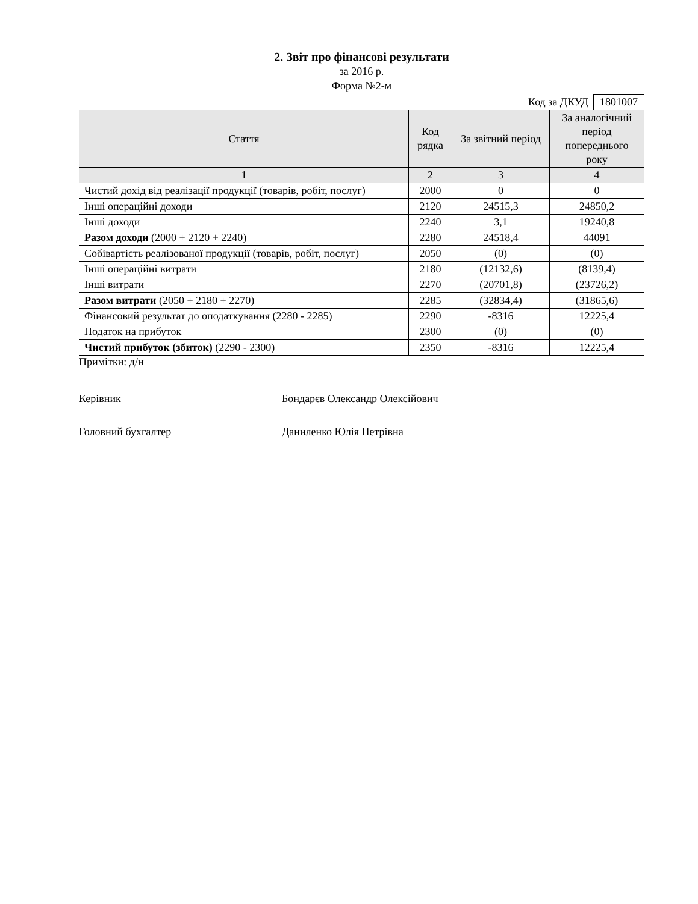2. Звіт про фінансові результати
за 2016 р.
Форма №2-м
Код за ДКУД 1801007
| Стаття | Код рядка | За звітний період | За аналогічний період попереднього року |
| --- | --- | --- | --- |
| 1 | 2 | 3 | 4 |
| Чистий дохід від реалізації продукції (товарів, робіт, послуг) | 2000 | 0 | 0 |
| Інші операційні доходи | 2120 | 24515,3 | 24850,2 |
| Інші доходи | 2240 | 3,1 | 19240,8 |
| Разом доходи (2000 + 2120 + 2240) | 2280 | 24518,4 | 44091 |
| Собівартість реалізованої продукції (товарів, робіт, послуг) | 2050 | (0) | (0) |
| Інші операційні витрати | 2180 | (12132,6) | (8139,4) |
| Інші витрати | 2270 | (20701,8) | (23726,2) |
| Разом витрати (2050 + 2180 + 2270) | 2285 | (32834,4) | (31865,6) |
| Фінансовий результат до оподаткування (2280 - 2285) | 2290 | -8316 | 12225,4 |
| Податок на прибуток | 2300 | (0) | (0) |
| Чистий прибуток (збиток) (2290 - 2300) | 2350 | -8316 | 12225,4 |
Примітки: д/н
Керівник Бондарєв Олександр Олексійович
Головний бухгалтер Даниленко Юлія Петрівна